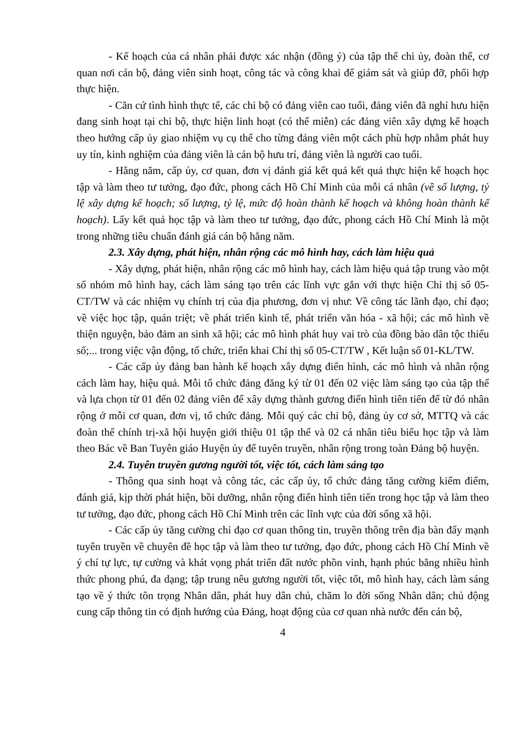- Kế hoạch của cá nhân phải được xác nhận (đồng ý) của tập thể chi ủy, đoàn thể, cơ quan nơi cán bộ, đảng viên sinh hoạt, công tác và công khai để giám sát và giúp đỡ, phối hợp thực hiện.
- Căn cứ tình hình thực tế, các chi bộ có đảng viên cao tuổi, đảng viên đã nghỉ hưu hiện đang sinh hoạt tại chi bộ, thực hiện linh hoạt (có thể miễn) các đảng viên xây dựng kế hoạch theo hướng cấp ủy giao nhiệm vụ cụ thể cho từng đảng viên một cách phù hợp nhằm phát huy uy tín, kinh nghiệm của đảng viên là cán bộ hưu trí, đảng viên là người cao tuổi.
- Hằng năm, cấp ủy, cơ quan, đơn vị đánh giá kết quả kết quả thực hiện kế hoạch học tập và làm theo tư tưởng, đạo đức, phong cách Hồ Chí Minh của mỗi cá nhân (về số lượng, tỷ lệ xây dựng kế hoạch; số lượng, tỷ lệ, mức độ hoàn thành kế hoạch và không hoàn thành kế hoạch). Lấy kết quả học tập và làm theo tư tưởng, đạo đức, phong cách Hồ Chí Minh là một trong những tiêu chuẩn đánh giá cán bộ hằng năm.
2.3. Xây dựng, phát hiện, nhân rộng các mô hình hay, cách làm hiệu quả
- Xây dựng, phát hiện, nhân rộng các mô hình hay, cách làm hiệu quả tập trung vào một số nhóm mô hình hay, cách làm sáng tạo trên các lĩnh vực gắn với thực hiện Chỉ thị số 05-CT/TW và các nhiệm vụ chính trị của địa phương, đơn vị như: Về công tác lãnh đạo, chỉ đạo; về việc học tập, quán triệt; về phát triển kinh tế, phát triển văn hóa - xã hội; các mô hình về thiện nguyện, bảo đảm an sinh xã hội; các mô hình phát huy vai trò của đồng bào dân tộc thiểu số;... trong việc vận động, tổ chức, triển khai Chỉ thị số 05-CT/TW , Kết luận số 01-KL/TW.
- Các cấp ủy đảng ban hành kế hoạch xây dựng điển hình, các mô hình và nhân rộng cách làm hay, hiệu quả. Mỗi tổ chức đảng đăng ký từ 01 đến 02 việc làm sáng tạo của tập thể và lựa chọn từ 01 đến 02 đảng viên để xây dựng thành gương điển hình tiên tiến để từ đó nhân rộng ở mỗi cơ quan, đơn vị, tổ chức đảng. Mỗi quý các chi bộ, đảng ủy cơ sở, MTTQ và các đoàn thể chính trị-xã hội huyện giới thiệu 01 tập thể và 02 cá nhân tiêu biểu học tập và làm theo Bác về Ban Tuyên giáo Huyện ủy để tuyên truyền, nhân rộng trong toàn Đảng bộ huyện.
2.4. Tuyên truyền gương người tốt, việc tốt, cách làm sáng tạo
- Thông qua sinh hoạt và công tác, các cấp ủy, tổ chức đảng tăng cường kiểm điểm, đánh giá, kịp thời phát hiện, bồi dưỡng, nhân rộng điển hình tiên tiến trong học tập và làm theo tư tưởng, đạo đức, phong cách Hồ Chí Minh trên các lĩnh vực của đời sống xã hội.
- Các cấp ủy tăng cường chỉ đạo cơ quan thông tin, truyền thông trên địa bàn đẩy mạnh tuyên truyền về chuyên đề học tập và làm theo tư tưởng, đạo đức, phong cách Hồ Chí Minh về ý chí tự lực, tự cường và khát vọng phát triển đất nước phồn vinh, hạnh phúc bằng nhiều hình thức phong phú, đa dạng; tập trung nêu gương người tốt, việc tốt, mô hình hay, cách làm sáng tạo về ý thức tôn trọng Nhân dân, phát huy dân chủ, chăm lo đời sống Nhân dân; chủ động cung cấp thông tin có định hướng của Đảng, hoạt động của cơ quan nhà nước đến cán bộ,
4